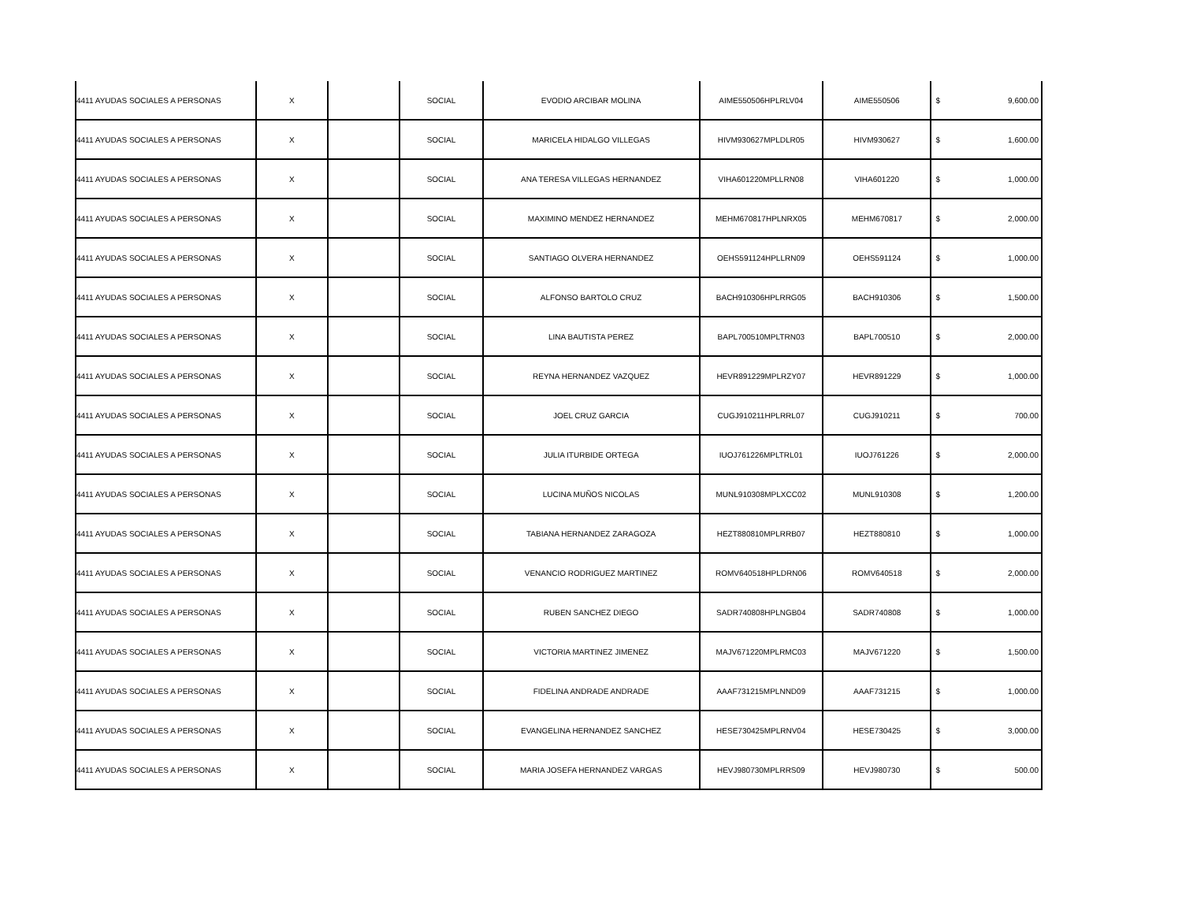| 4411 AYUDAS SOCIALES A PERSONAS | X | | SOCIAL | EVODIO ARCIBAR MOLINA | AIME550506HPLRLV04 | AIME550506 | $ | 9,600.00 |
| 4411 AYUDAS SOCIALES A PERSONAS | X | | SOCIAL | MARICELA HIDALGO VILLEGAS | HIVM930627MPLDLR05 | HIVM930627 | $ | 1,600.00 |
| 4411 AYUDAS SOCIALES A PERSONAS | X | | SOCIAL | ANA TERESA VILLEGAS HERNANDEZ | VIHA601220MPLLRN08 | VIHA601220 | $ | 1,000.00 |
| 4411 AYUDAS SOCIALES A PERSONAS | X | | SOCIAL | MAXIMINO MENDEZ HERNANDEZ | MEHM670817HPLNRX05 | MEHM670817 | $ | 2,000.00 |
| 4411 AYUDAS SOCIALES A PERSONAS | X | | SOCIAL | SANTIAGO OLVERA HERNANDEZ | OEHS591124HPLLRN09 | OEHS591124 | $ | 1,000.00 |
| 4411 AYUDAS SOCIALES A PERSONAS | X | | SOCIAL | ALFONSO BARTOLO CRUZ | BACH910306HPLRRG05 | BACH910306 | $ | 1,500.00 |
| 4411 AYUDAS SOCIALES A PERSONAS | X | | SOCIAL | LINA BAUTISTA PEREZ | BAPL700510MPLTRN03 | BAPL700510 | $ | 2,000.00 |
| 4411 AYUDAS SOCIALES A PERSONAS | X | | SOCIAL | REYNA HERNANDEZ VAZQUEZ | HEVR891229MPLRZY07 | HEVR891229 | $ | 1,000.00 |
| 4411 AYUDAS SOCIALES A PERSONAS | X | | SOCIAL | JOEL CRUZ GARCIA | CUGJ910211HPLRRL07 | CUGJ910211 | $ | 700.00 |
| 4411 AYUDAS SOCIALES A PERSONAS | X | | SOCIAL | JULIA ITURBIDE ORTEGA | IUOJ761226MPLTRL01 | IUOJ761226 | $ | 2,000.00 |
| 4411 AYUDAS SOCIALES A PERSONAS | X | | SOCIAL | LUCINA MUÑOS NICOLAS | MUNL910308MPLXCC02 | MUNL910308 | $ | 1,200.00 |
| 4411 AYUDAS SOCIALES A PERSONAS | X | | SOCIAL | TABIANA HERNANDEZ ZARAGOZA | HEZT880810MPLRRB07 | HEZT880810 | $ | 1,000.00 |
| 4411 AYUDAS SOCIALES A PERSONAS | X | | SOCIAL | VENANCIO RODRIGUEZ MARTINEZ | ROMV640518HPLDRN06 | ROMV640518 | $ | 2,000.00 |
| 4411 AYUDAS SOCIALES A PERSONAS | X | | SOCIAL | RUBEN SANCHEZ DIEGO | SADR740808HPLNGB04 | SADR740808 | $ | 1,000.00 |
| 4411 AYUDAS SOCIALES A PERSONAS | X | | SOCIAL | VICTORIA MARTINEZ JIMENEZ | MAJV671220MPLRMC03 | MAJV671220 | $ | 1,500.00 |
| 4411 AYUDAS SOCIALES A PERSONAS | X | | SOCIAL | FIDELINA ANDRADE ANDRADE | AAAF731215MPLNND09 | AAAF731215 | $ | 1,000.00 |
| 4411 AYUDAS SOCIALES A PERSONAS | X | | SOCIAL | EVANGELINA HERNANDEZ SANCHEZ | HESE730425MPLRNV04 | HESE730425 | $ | 3,000.00 |
| 4411 AYUDAS SOCIALES A PERSONAS | X | | SOCIAL | MARIA JOSEFA HERNANDEZ VARGAS | HEVJ980730MPLRRS09 | HEVJ980730 | $ | 500.00 |